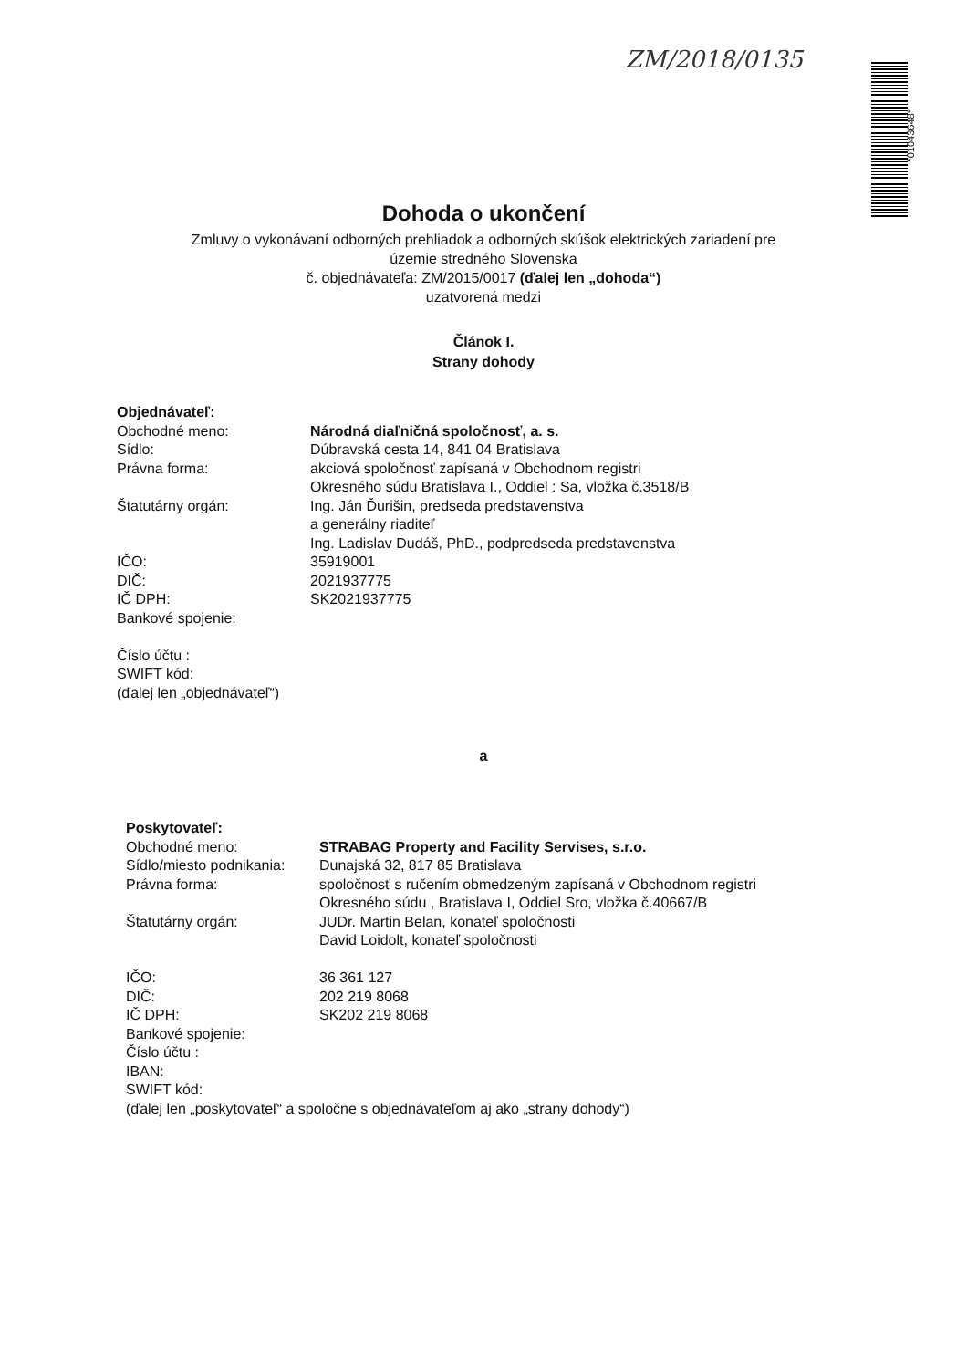ZM/2018/0135
*01043648*
Dohoda o ukončení
Zmluvy o vykonávaní odborných prehliadok a odborných skúšok elektrických zariadení pre
územie stredného Slovenska
č. objednávateľa: ZM/2015/0017 (ďalej len „dohoda“)
uzatvorená medzi
Článok I.
Strany dohody
Objednávateľ:
Obchodné meno: Národná diaľničná spoločnosť, a. s.
Sídlo: Dúbravská cesta 14, 841 04 Bratislava
Právna forma: akciová spoločnosť zapísaná v Obchodnom registri
Okresného súdu Bratislava I., Oddiel : Sa, vložka č.3518/B
Štatutárny orgán: Ing. Ján Ďurišin, predseda predstavenstva
a generálny riaditeľ
Ing. Ladislav Dudáš, PhD., podpredseda predstavenstva
IČO: 35919001
DIČ: 2021937775
IČ DPH: SK2021937775
Bankové spojenie:
Číslo účtu :
SWIFT kód:
(ďalej len „objednávateľ“)
a
Poskytovateľ:
Obchodné meno: STRABAG Property and Facility Servises, s.r.o.
Sídlo/miesto podnikania:
Dunajská 32, 817 85 Bratislava
Právna forma: spoločnosť s ručením obmedzeným zapísaná v Obchodnom registri
Okresného súdu , Bratislava I, Oddiel Sro, vložka č.40667/B
Štatutárny orgán: JUDr. Martin Belan, konateľ spoločnosti
David Loidolt, konateľ spoločnosti
IČO: 36 361 127
DIČ: 202 219 8068
IČ DPH: SK202 219 8068
Bankové spojenie:
Číslo účtu :
IBAN:
SWIFT kód:
(ďalej len „poskytovateľ“ a spoločne s objednávateľom aj ako „strany dohody“)